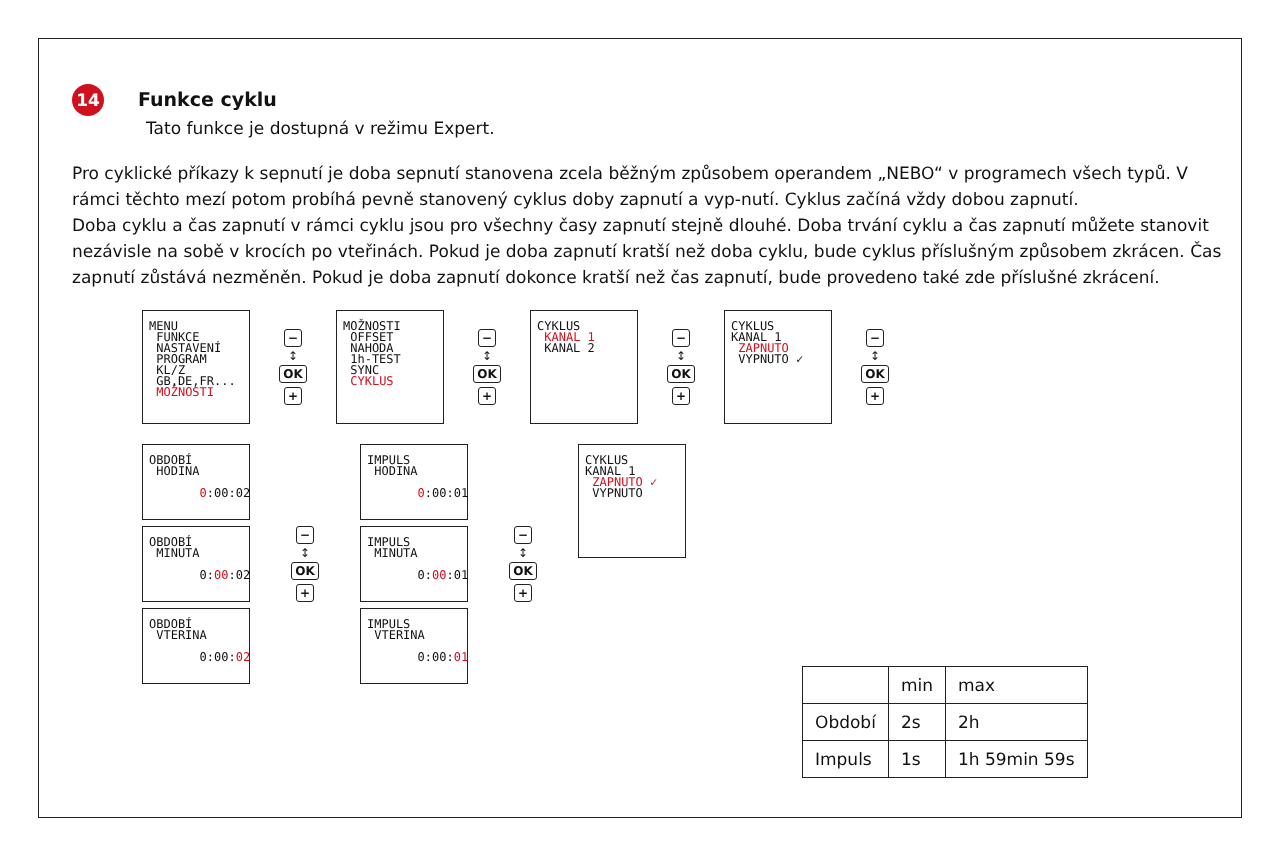14
Funkce cyklu
Tato funkce je dostupná v režimu Expert.
Pro cyklické příkazy k sepnutí je doba sepnutí stanovena zcela běžným způsobem operandem „NEBO“ v programech všech typů. V rámci těchto mezí potom probíhá pevně stanovený cyklus doby zapnutí a vyp-nutí. Cyklus začíná vždy dobou zapnutí.
Doba cyklu a čas zapnutí v rámci cyklu jsou pro všechny časy zapnutí stejně dlouhé. Doba trvání cyklu a čas zapnutí můžete stanovit nezávisle na sobě v krocích po vteřinách. Pokud je doba zapnutí kratší než doba cyklu, bude cyklus příslušným způsobem zkrácen. Čas zapnutí zůstává nezměněn. Pokud je doba zapnutí dokonce kratší než čas zapnutí, bude provedeno také zde příslušné zkrácení.
MENU FUNKCE NASTAVENÍ PROGRAM KL/Z GB,DE,FR... MOŽNOSTI
−
↕
OK
+
MOŽNOSTI OFFSET NAHODA 1h-TEST SYNC CYKLUS
−
↕
OK
+
CYKLUS KANAL 1 KANAL 2
−
↕
OK
+
CYKLUS KANAL 1 ZAPNUTO VYPNUTO ✓
−
↕
OK
+
OBDOBÍ HODINA 0:00:02
OBDOBÍ MINUTA 0:00:02
OBDOBÍ VTERINA 0:00:02
−
↕
OK
+
IMPULS HODINA 0:00:01
IMPULS MINUTA 0:00:01
IMPULS VTERINA 0:00:01
−
↕
OK
+
CYKLUS KANAL 1 ZAPNUTO ✓ VYPNUTO
| | min | max |
| --- | --- | --- |
| Období | 2s | 2h |
| Impuls | 1s | 1h 59min 59s |